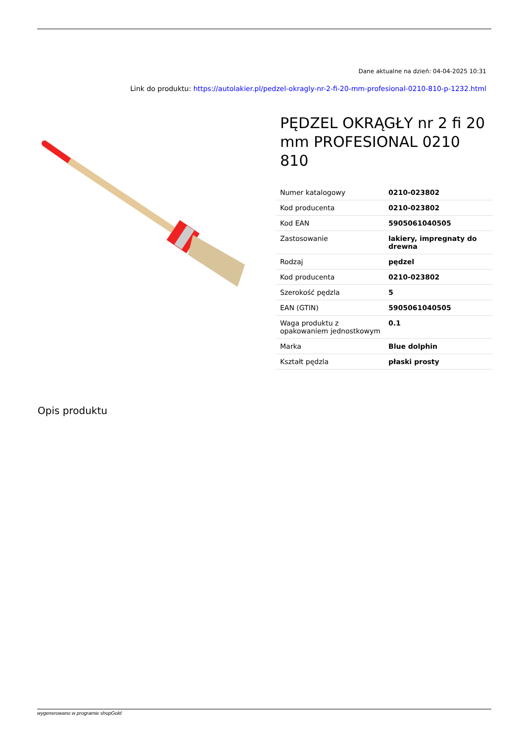Dane aktualne na dzień: 04-04-2025 10:31
Link do produktu: https://autolakier.pl/pedzel-okragly-nr-2-fi-20-mm-profesional-0210-810-p-1232.html
PĘDZEL OKRĄGŁY nr 2 fi 20 mm PROFESIONAL 0210 810
| Numer katalogowy | 0210-023802 |
| Kod producenta | 0210-023802 |
| Kod EAN | 5905061040505 |
| Zastosowanie | lakiery, impregnaty do drewna |
| Rodzaj | pędzel |
| Kod producenta | 0210-023802 |
| Szerokość pędzla | 5 |
| EAN (GTIN) | 5905061040505 |
| Waga produktu z opakowaniem jednostkowym | 0.1 |
| Marka | Blue dolphin |
| Kształt pędzla | płaski prosty |
Opis produktu
wygenerowano w programie shopGold